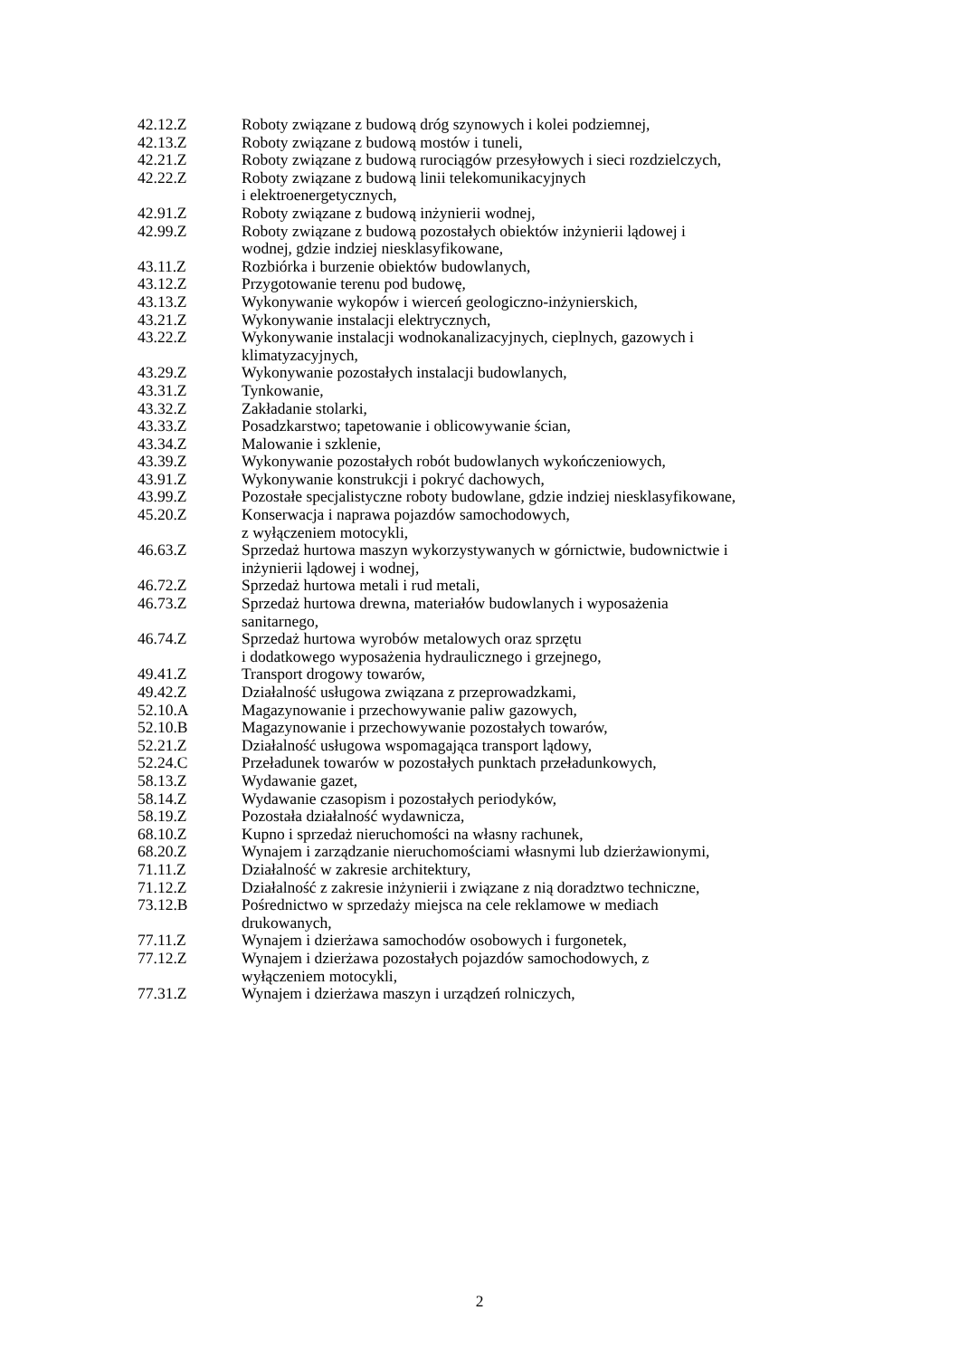42.12.Z Roboty związane z budową dróg szynowych i kolei podziemnej,
42.13.Z Roboty związane z budową mostów i tuneli,
42.21.Z Roboty związane z budową rurociągów przesyłowych i sieci rozdzielczych,
42.22.Z Roboty związane z budową linii telekomunikacyjnych
i elektroenergetycznych,
42.91.Z Roboty związane z budową inżynierii wodnej,
42.99.Z Roboty związane z budową pozostałych obiektów inżynierii lądowej i
wodnej, gdzie indziej niesklasyfikowane,
43.11.Z Rozbiórka i burzenie obiektów budowlanych,
43.12.Z Przygotowanie terenu pod budowę,
43.13.Z Wykonywanie wykopów i wierceń geologiczno-inżynierskich,
43.21.Z Wykonywanie instalacji elektrycznych,
43.22.Z Wykonywanie instalacji wodnokanalizacyjnych, cieplnych, gazowych i
klimatyzacyjnych,
43.29.Z Wykonywanie pozostałych instalacji budowlanych,
43.31.Z Tynkowanie,
43.32.Z Zakładanie stolarki,
43.33.Z Posadzkarstwo; tapetowanie i oblicowywanie ścian,
43.34.Z Malowanie i szklenie,
43.39.Z Wykonywanie pozostałych robót budowlanych wykończeniowych,
43.91.Z Wykonywanie konstrukcji i pokryć dachowych,
43.99.Z Pozostałe specjalistyczne roboty budowlane, gdzie indziej niesklasyfikowane,
45.20.Z Konserwacja i naprawa pojazdów samochodowych,
z wyłączeniem motocykli,
46.63.Z Sprzedaż hurtowa maszyn wykorzystywanych w górnictwie, budownictwie i
inżynierii lądowej i wodnej,
46.72.Z Sprzedaż hurtowa metali i rud metali,
46.73.Z Sprzedaż hurtowa drewna, materiałów budowlanych i wyposażenia
sanitarnego,
46.74.Z Sprzedaż hurtowa wyrobów metalowych oraz sprzętu
i dodatkowego wyposażenia hydraulicznego i grzejnego,
49.41.Z Transport drogowy towarów,
49.42.Z Działalność usługowa związana z przeprowadzkami,
52.10.A Magazynowanie i przechowywanie paliw gazowych,
52.10.B Magazynowanie i przechowywanie pozostałych towarów,
52.21.Z Działalność usługowa wspomagająca transport lądowy,
52.24.C Przeładunek towarów w pozostałych punktach przeładunkowych,
58.13.Z Wydawanie gazet,
58.14.Z Wydawanie czasopism i pozostałych periodyków,
58.19.Z Pozostała działalność wydawnicza,
68.10.Z Kupno i sprzedaż nieruchomości na własny rachunek,
68.20.Z Wynajem i zarządzanie nieruchomościami własnymi lub dzierżawionymi,
71.11.Z Działalność w zakresie architektury,
71.12.Z Działalność z zakresie inżynierii i związane z nią doradztwo techniczne,
73.12.B Pośrednictwo w sprzedaży miejsca na cele reklamowe w mediach
drukowanych,
77.11.Z Wynajem i dzierżawa samochodów osobowych i furgonetek,
77.12.Z Wynajem i dzierżawa pozostałych pojazdów samochodowych, z
wyłączeniem motocykli,
77.31.Z Wynajem i dzierżawa maszyn i urządzeń rolniczych,
2